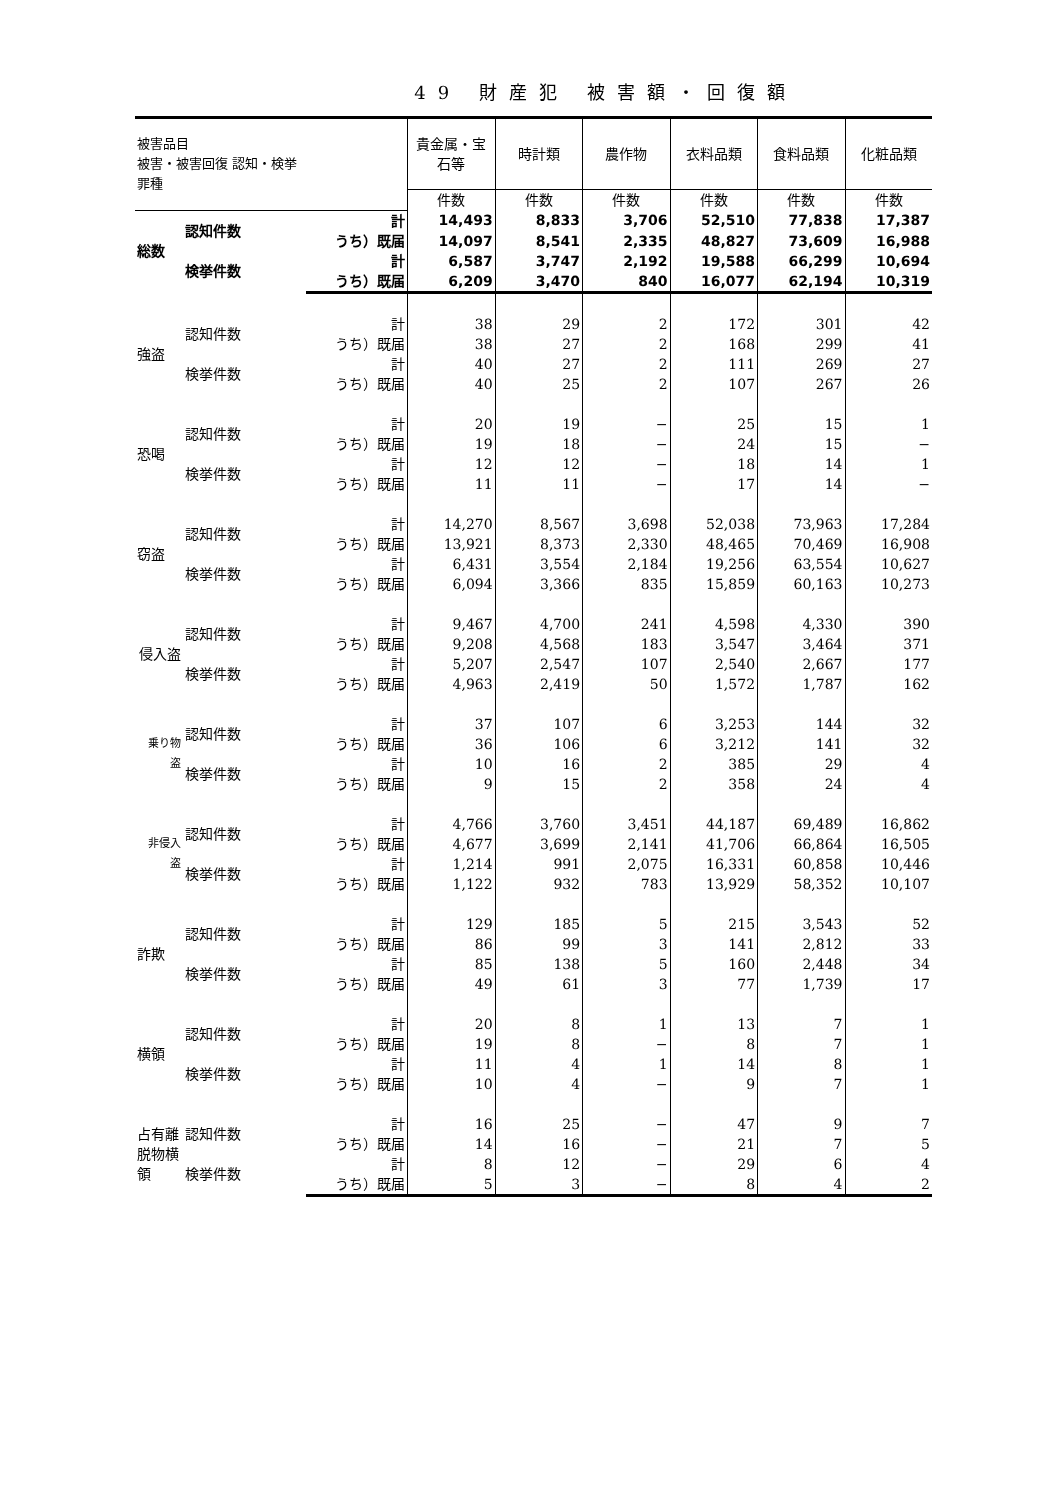49 財産犯 被害額・回復額
| 被害品目 被害・被害回復 認知・検挙 罪種 | | | 貴金属・宝石等 | 時計類 | 農作物 | 衣料品類 | 食料品類 | 化粧品類 |
| --- | --- | --- | --- | --- | --- | --- | --- | --- |
| | | | 件数 | 件数 | 件数 | 件数 | 件数 | 件数 |
| 総数 | 認知件数 | 計 | 14,493 | 8,833 | 3,706 | 52,510 | 77,838 | 17,387 |
| | | うち）既届 | 14,097 | 8,541 | 2,335 | 48,827 | 73,609 | 16,988 |
| | 検挙件数 | 計 | 6,587 | 3,747 | 2,192 | 19,588 | 66,299 | 10,694 |
| | | うち）既届 | 6,209 | 3,470 | 840 | 16,077 | 62,194 | 10,319 |
| 強盗 | 認知件数 | 計 | 38 | 29 | 2 | 172 | 301 | 42 |
| | | うち）既届 | 38 | 27 | 2 | 168 | 299 | 41 |
| | 検挙件数 | 計 | 40 | 27 | 2 | 111 | 269 | 27 |
| | | うち）既届 | 40 | 25 | 2 | 107 | 267 | 26 |
| 恐喝 | 認知件数 | 計 | 20 | 19 | − | 25 | 15 | 1 |
| | | うち）既届 | 19 | 18 | − | 24 | 15 | − |
| | 検挙件数 | 計 | 12 | 12 | − | 18 | 14 | 1 |
| | | うち）既届 | 11 | 11 | − | 17 | 14 | − |
| 窃盗 | 認知件数 | 計 | 14,270 | 8,567 | 3,698 | 52,038 | 73,963 | 17,284 |
| | | うち）既届 | 13,921 | 8,373 | 2,330 | 48,465 | 70,469 | 16,908 |
| | 検挙件数 | 計 | 6,431 | 3,554 | 2,184 | 19,256 | 63,554 | 10,627 |
| | | うち）既届 | 6,094 | 3,366 | 835 | 15,859 | 60,163 | 10,273 |
| 侵入盗 | 認知件数 | 計 | 9,467 | 4,700 | 241 | 4,598 | 4,330 | 390 |
| | | うち）既届 | 9,208 | 4,568 | 183 | 3,547 | 3,464 | 371 |
| | 検挙件数 | 計 | 5,207 | 2,547 | 107 | 2,540 | 2,667 | 177 |
| | | うち）既届 | 4,963 | 2,419 | 50 | 1,572 | 1,787 | 162 |
| 乗り物盗 | 認知件数 | 計 | 37 | 107 | 6 | 3,253 | 144 | 32 |
| | | うち）既届 | 36 | 106 | 6 | 3,212 | 141 | 32 |
| | 検挙件数 | 計 | 10 | 16 | 2 | 385 | 29 | 4 |
| | | うち）既届 | 9 | 15 | 2 | 358 | 24 | 4 |
| 非侵入盗 | 認知件数 | 計 | 4,766 | 3,760 | 3,451 | 44,187 | 69,489 | 16,862 |
| | | うち）既届 | 4,677 | 3,699 | 2,141 | 41,706 | 66,864 | 16,505 |
| | 検挙件数 | 計 | 1,214 | 991 | 2,075 | 16,331 | 60,858 | 10,446 |
| | | うち）既届 | 1,122 | 932 | 783 | 13,929 | 58,352 | 10,107 |
| 詐欺 | 認知件数 | 計 | 129 | 185 | 5 | 215 | 3,543 | 52 |
| | | うち）既届 | 86 | 99 | 3 | 141 | 2,812 | 33 |
| | 検挙件数 | 計 | 85 | 138 | 5 | 160 | 2,448 | 34 |
| | | うち）既届 | 49 | 61 | 3 | 77 | 1,739 | 17 |
| 横領 | 認知件数 | 計 | 20 | 8 | 1 | 13 | 7 | 1 |
| | | うち）既届 | 19 | 8 | − | 8 | 7 | 1 |
| | 検挙件数 | 計 | 11 | 4 | 1 | 14 | 8 | 1 |
| | | うち）既届 | 10 | 4 | − | 9 | 7 | 1 |
| 占有離脱物横領 | 認知件数 | 計 | 16 | 25 | − | 47 | 9 | 7 |
| | | うち）既届 | 14 | 16 | − | 21 | 7 | 5 |
| | 検挙件数 | 計 | 8 | 12 | − | 29 | 6 | 4 |
| | | うち）既届 | 5 | 3 | − | 8 | 4 | 2 |